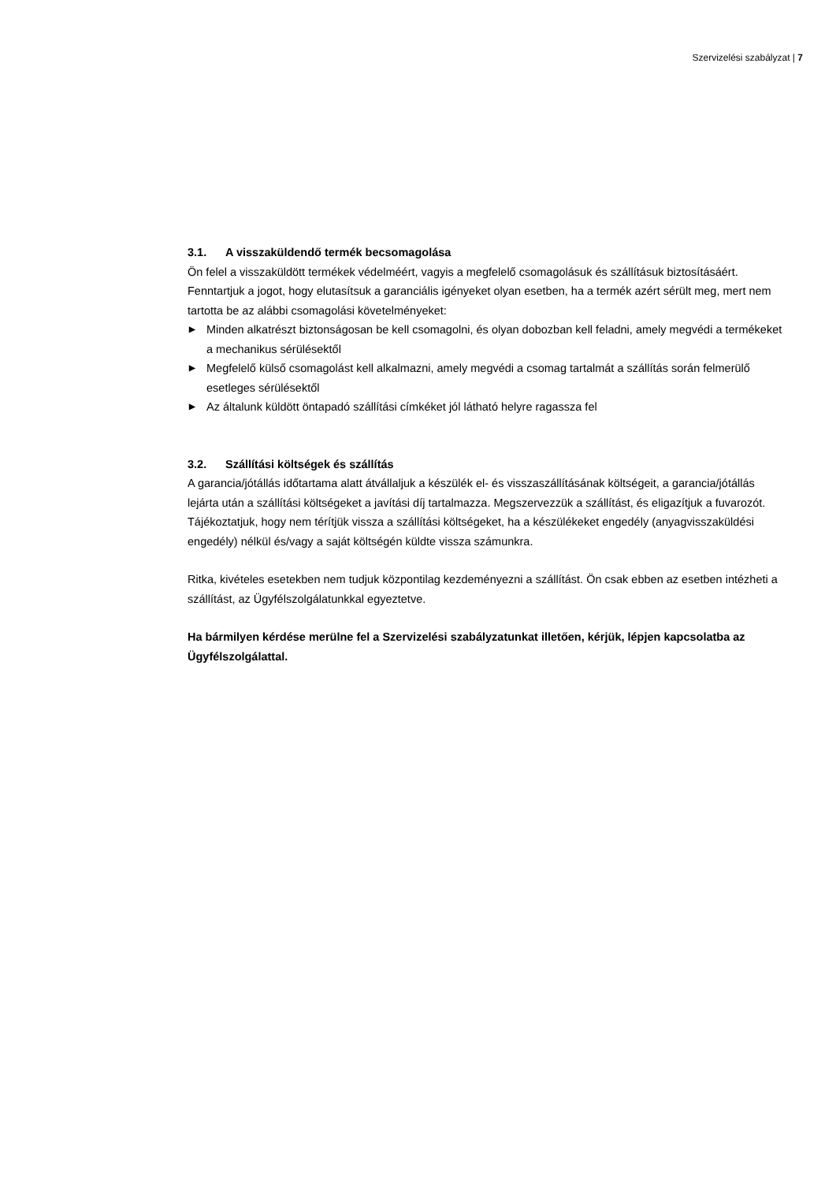Szervizelési szabályzat | 7
3.1. A visszaküldendő termék becsomagolása
Ön felel a visszaküldött termékek védelméért, vagyis a megfelelő csomagolásuk és szállításuk biztosításáért. Fenntartjuk a jogot, hogy elutasítsuk a garanciális igényeket olyan esetben, ha a termék azért sérült meg, mert nem tartotta be az alábbi csomagolási követelményeket:
▶ Minden alkatrészt biztonságosan be kell csomagolni, és olyan dobozban kell feladni, amely megvédi a termékeket a mechanikus sérülésektől
▶ Megfelelő külső csomagolást kell alkalmazni, amely megvédi a csomag tartalmát a szállítás során felmerülő esetleges sérülésektől
▶ Az általunk küldött öntapadó szállítási címkéket jól látható helyre ragassza fel
3.2. Szállítási költségek és szállítás
A garancia/jótállás időtartama alatt átvállaljuk a készülék el- és visszaszállításának költségeit, a garancia/jótállás lejárta után a szállítási költségeket a javítási díj tartalmazza. Megszervezzük a szállítást, és eligazítjuk a fuvarozót. Tájékoztatjuk, hogy nem térítjük vissza a szállítási költségeket, ha a készülékeket engedély (anyagvisszaküldési engedély) nélkül és/vagy a saját költségén küldte vissza számunkra.
Ritka, kivételes esetekben nem tudjuk központilag kezdeményezni a szállítást. Ön csak ebben az esetben intézheti a szállítást, az Ügyfélszolgálatunkkal egyeztetve.
Ha bármilyen kérdése merülne fel a Szervizelési szabályzatunkat illetően, kérjük, lépjen kapcsolatba az Ügyfélszolgálattal.